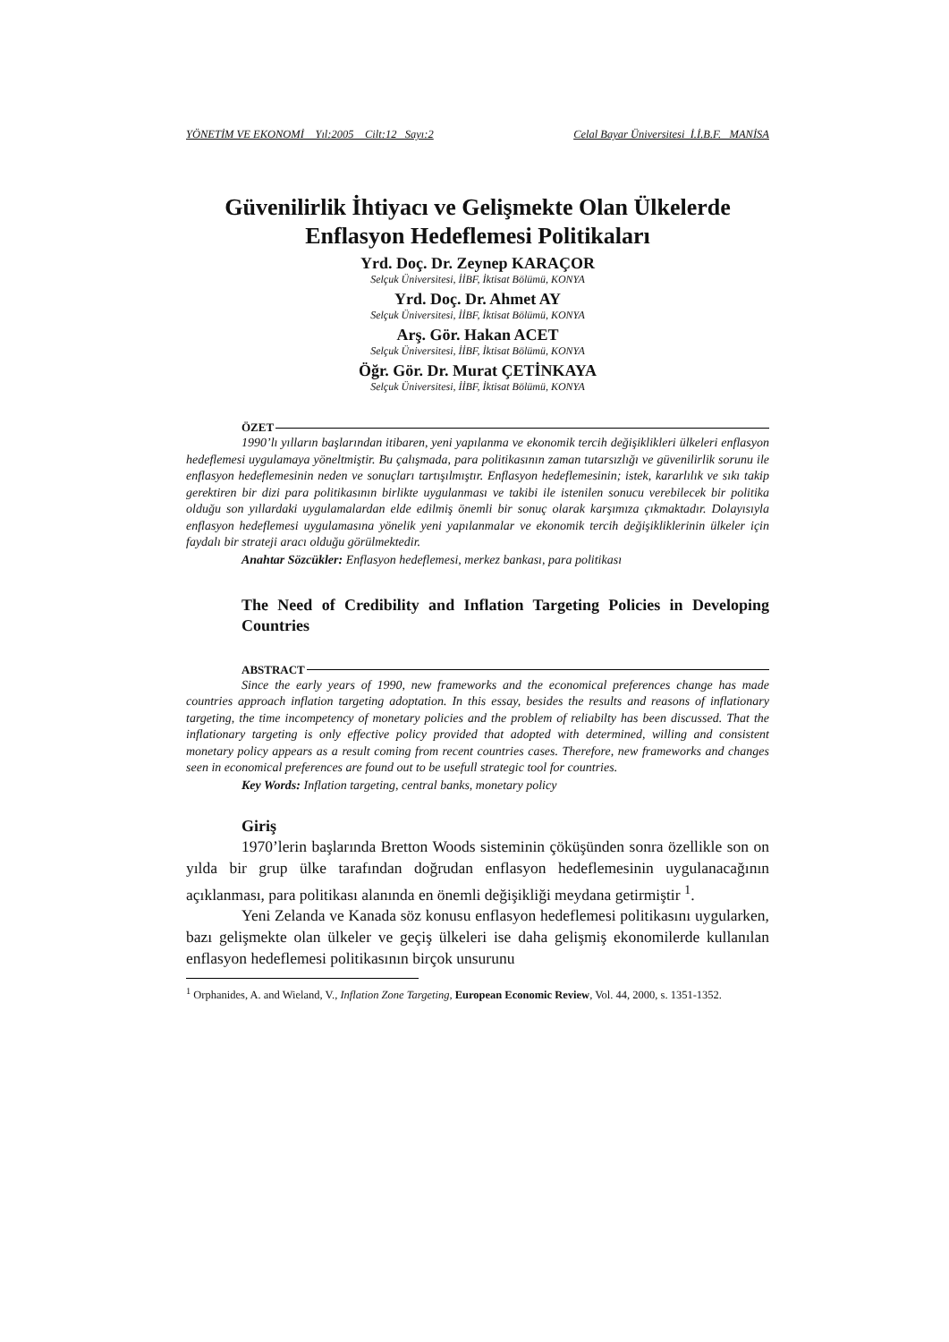YÖNETİM VE EKONOMİ Yıl:2005 Cilt:12 Sayı:2 Celal Bayar Üniversitesi İ.İ.B.F. MANİSA
Güvenilirlik İhtiyacı ve Gelişmekte Olan Ülkelerde Enflasyon Hedeflemesi Politikaları
Yrd. Doç. Dr. Zeynep KARAÇOR
Selçuk Üniversitesi, İİBF, İktisat Bölümü, KONYA
Yrd. Doç. Dr. Ahmet AY
Selçuk Üniversitesi, İİBF, İktisat Bölümü, KONYA
Arş. Gör. Hakan ACET
Selçuk Üniversitesi, İİBF, İktisat Bölümü, KONYA
Öğr. Gör. Dr. Murat ÇETİNKAYA
Selçuk Üniversitesi, İİBF, İktisat Bölümü, KONYA
ÖZET
1990’lı yılların başlarından itibaren, yeni yapılanma ve ekonomik tercih değişiklikleri ülkeleri enflasyon hedeflemesi uygulamaya yöneltmiştir. Bu çalışmada, para politikasının zaman tutarsızlığı ve güvenilirlik sorunu ile enflasyon hedeflemesinin neden ve sonuçları tartışılmıştır. Enflasyon hedeflemesinin; istek, kararlılık ve sıkı takip gerektiren bir dizi para politikasının birlikte uygulanması ve takibi ile istenilen sonucu verebilecek bir politika olduğu son yıllardaki uygulamalardan elde edilmiş önemli bir sonuç olarak karşımıza çıkmaktadır. Dolayısıyla enflasyon hedeflemesi uygulamasına yönelik yeni yapılanmalar ve ekonomik tercih değişikliklerinin ülkeler için faydalı bir strateji aracı olduğu görülmektedir.
Anahtar Sözcükler: Enflasyon hedeflemesi, merkez bankası, para politikası
The Need of Credibility and Inflation Targeting Policies in Developing Countries
ABSTRACT
Since the early years of 1990, new frameworks and the economical preferences change has made countries approach inflation targeting adoptation. In this essay, besides the results and reasons of inflationary targeting, the time incompetency of monetary policies and the problem of reliabilty has been discussed. That the inflationary targeting is only effective policy provided that adopted with determined, willing and consistent monetary policy appears as a result coming from recent countries cases. Therefore, new frameworks and changes seen in economical preferences are found out to be usefull strategic tool for countries.
Key Words: Inflation targeting, central banks, monetary policy
Giriş
1970’lerin başlarında Bretton Woods sisteminin çöküşünden sonra özellikle son on yılda bir grup ülke tarafından doğrudan enflasyon hedeflemesinin uygulanacağının açıklanması, para politikası alanında en önemli değişikliği meydana getirmiştir <sup>1</sup>.
Yeni Zelanda ve Kanada söz konusu enflasyon hedeflemesi politikasını uygularken, bazı gelişmekte olan ülkeler ve geçiş ülkeleri ise daha gelişmiş ekonomilerde kullanılan enflasyon hedeflemesi politikasının birçok unsurunu
<sup>1</sup> Orphanides, A. and Wieland, V., Inflation Zone Targeting, European Economic Review, Vol. 44, 2000, s. 1351-1352.